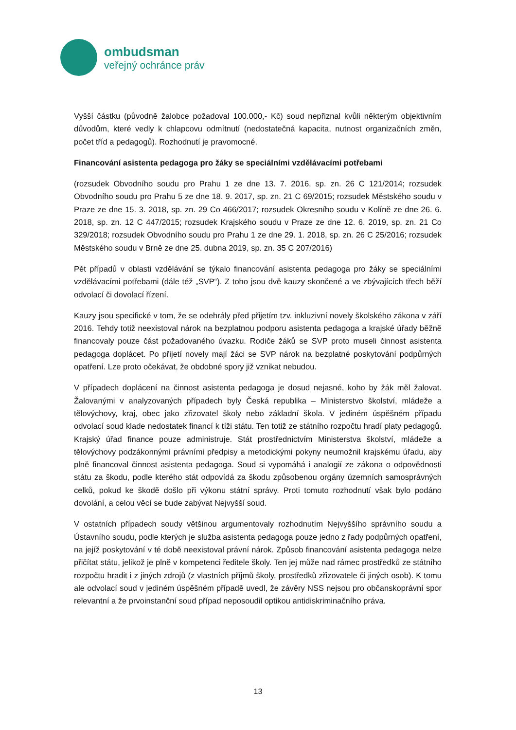ombudsman
veřejný ochránce práv
Vyšší částku (původně žalobce požadoval 100.000,- Kč) soud nepřiznal kvůli některým objektivním důvodům, které vedly k chlapcovu odmítnutí (nedostatečná kapacita, nutnost organizačních změn, počet tříd a pedagogů). Rozhodnutí je pravomocné.
Financování asistenta pedagoga pro žáky se speciálními vzdělávacími potřebami
(rozsudek Obvodního soudu pro Prahu 1 ze dne 13. 7. 2016, sp. zn. 26 C 121/2014; rozsudek Obvodního soudu pro Prahu 5 ze dne 18. 9. 2017, sp. zn. 21 C 69/2015; rozsudek Městského soudu v Praze ze dne 15. 3. 2018, sp. zn. 29 Co 466/2017; rozsudek Okresního soudu v Kolíně ze dne 26. 6. 2018, sp. zn. 12 C 447/2015; rozsudek Krajského soudu v Praze ze dne 12. 6. 2019, sp. zn. 21 Co 329/2018; rozsudek Obvodního soudu pro Prahu 1 ze dne 29. 1. 2018, sp. zn. 26 C 25/2016; rozsudek Městského soudu v Brně ze dne 25. dubna 2019, sp. zn. 35 C 207/2016)
Pět případů v oblasti vzdělávání se týkalo financování asistenta pedagoga pro žáky se speciálními vzdělávacími potřebami (dále též „SVP“). Z toho jsou dvě kauzy skončené a ve zbývajících třech běží odvolací či dovolací řízení.
Kauzy jsou specifické v tom, že se odehrály před přijetím tzv. inkluzivní novely školského zákona v září 2016. Tehdy totiž neexistoval nárok na bezplatnou podporu asistenta pedagoga a krajské úřady běžně financovaly pouze část požadovaného úvazku. Rodiče žáků se SVP proto museli činnost asistenta pedagoga doplácet. Po přijetí novely mají žáci se SVP nárok na bezplatné poskytování podpůrných opatření. Lze proto očekávat, že obdobné spory již vznikat nebudou.
V případech doplácení na činnost asistenta pedagoga je dosud nejasné, koho by žák měl žalovat. Žalovanými v analyzovaných případech byly Česká republika – Ministerstvo školství, mládeže a tělovýchovy, kraj, obec jako zřizovatel školy nebo základní škola. V jediném úspěšném případu odvolací soud klade nedostatek financí k tíži státu. Ten totiž ze státního rozpočtu hradí platy pedagogů. Krajský úřad finance pouze administruje. Stát prostřednictvím Ministerstva školství, mládeže a tělovýchovy podzákonnými právními předpisy a metodickými pokyny neumožnil krajskému úřadu, aby plně financoval činnost asistenta pedagoga. Soud si vypomáhá i analogií ze zákona o odpovědnosti státu za škodu, podle kterého stát odpovídá za škodu způsobenou orgány územních samosprávných celků, pokud ke škodě došlo při výkonu státní správy. Proti tomuto rozhodnutí však bylo podáno dovolání, a celou věcí se bude zabývat Nejvyšší soud.
V ostatních případech soudy většinou argumentovaly rozhodnutím Nejvyššího správního soudu a Ústavního soudu, podle kterých je služba asistenta pedagoga pouze jedno z řady podpůrných opatření, na jejíž poskytování v té době neexistoval právní nárok. Způsob financování asistenta pedagoga nelze přičítat státu, jelikož je plně v kompetenci ředitele školy. Ten jej může nad rámec prostředků ze státního rozpočtu hradit i z jiných zdrojů (z vlastních příjmů školy, prostředků zřizovatele či jiných osob). K tomu ale odvolací soud v jediném úspěšném případě uvedl, že závěry NSS nejsou pro občanskoprávní spor relevantní a že prvoinstanční soud případ neposoudil optikou antidiskriminačního práva.
13